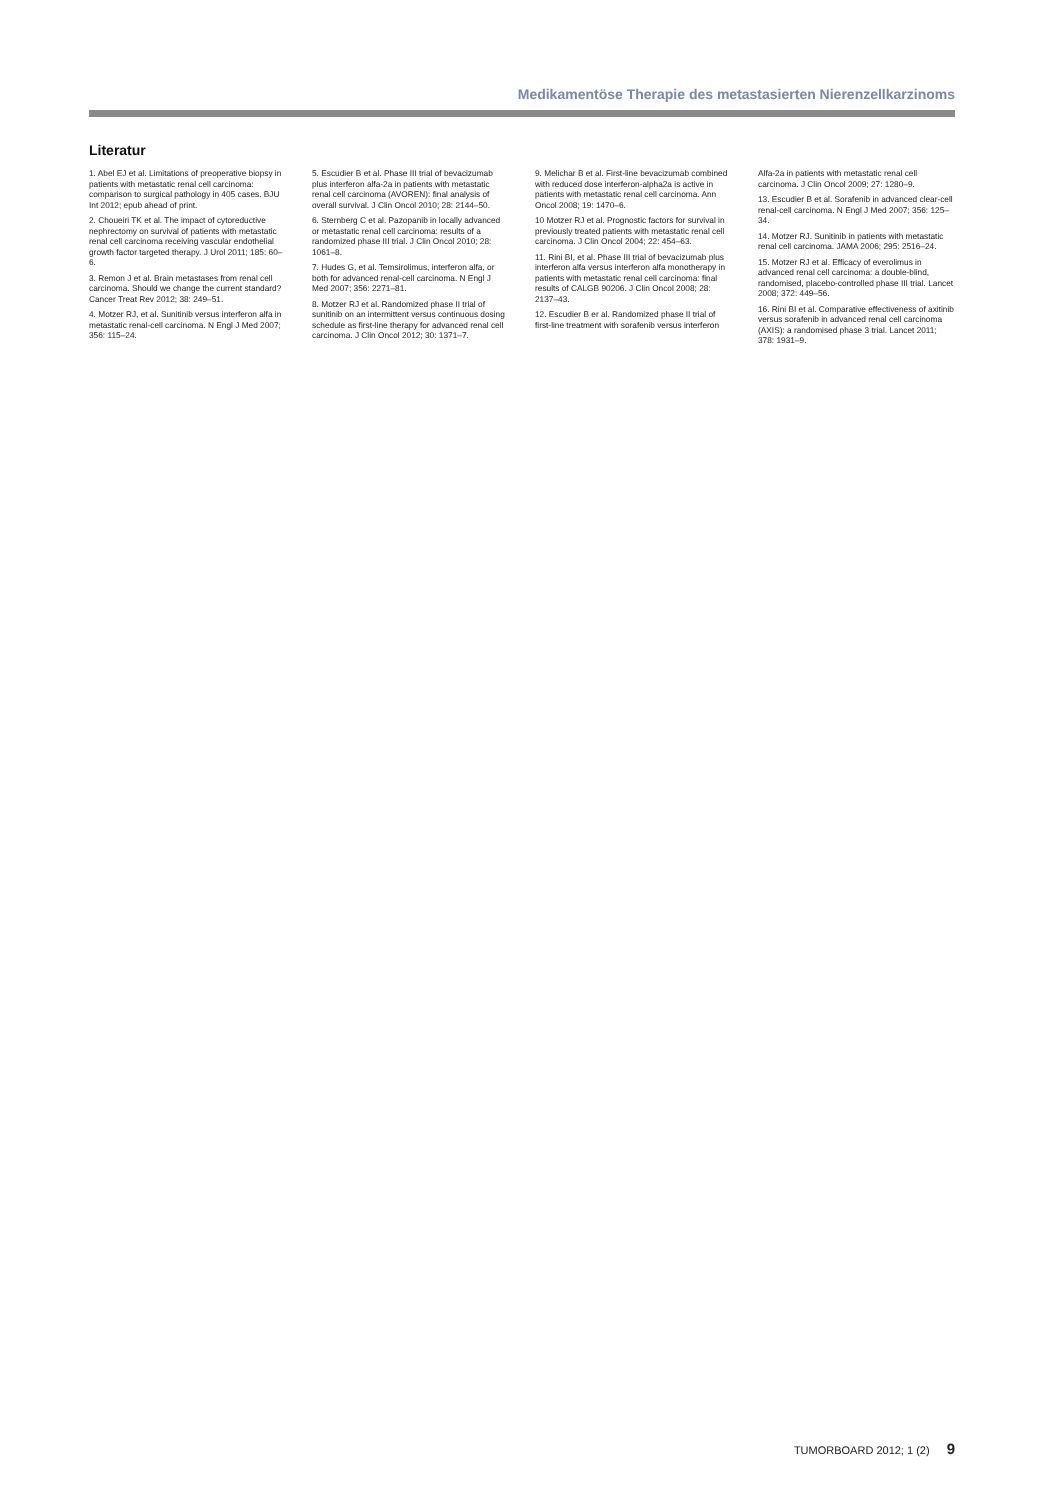Medikamentöse Therapie des metastasierten Nierenzellkarzinoms
Literatur
1. Abel EJ et al. Limitations of preoperative biopsy in patients with metastatic renal cell carcinoma: comparison to surgical pathology in 405 cases. BJU Int 2012; epub ahead of print.
2. Choueiri TK et al. The impact of cytoreductive nephrectomy on survival of patients with metastatic renal cell carcinoma receiving vascular endothelial growth factor targeted therapy. J Urol 2011; 185: 60–6.
3. Remon J et al. Brain metastases from renal cell carcinoma. Should we change the current standard? Cancer Treat Rev 2012; 38: 249–51.
4. Motzer RJ, et al. Sunitinib versus interferon alfa in metastatic renal-cell carcinoma. N Engl J Med 2007; 356: 115–24.
5. Escudier B et al. Phase III trial of bevacizumab plus interferon alfa-2a in patients with metastatic renal cell carcinoma (AVOREN): final analysis of overall survival. J Clin Oncol 2010; 28: 2144–50.
6. Sternberg C et al. Pazopanib in locally advanced or metastatic renal cell carcinoma: results of a randomized phase III trial. J Clin Oncol 2010; 28: 1061–8.
7. Hudes G, et al. Temsirolimus, interferon alfa, or both for advanced renal-cell carcinoma. N Engl J Med 2007; 356: 2271–81.
8. Motzer RJ et al. Randomized phase II trial of sunitinib on an intermittent versus continuous dosing schedule as first-line therapy for advanced renal cell carcinoma. J Clin Oncol 2012; 30: 1371–7.
9. Melichar B et al. First-line bevacizumab combined with reduced dose interferon-alpha2a is active in patients with metastatic renal cell carcinoma. Ann Oncol 2008; 19: 1470–6.
10 Motzer RJ et al. Prognostic factors for survival in previously treated patients with metastatic renal cell carcinoma. J Clin Oncol 2004; 22: 454–63.
11. Rini BI, et al. Phase III trial of bevacizumab plus interferon alfa versus interferon alfa monotherapy in patients with metastatic renal cell carcinoma: final results of CALGB 90206. J Clin Oncol 2008; 28: 2137–43.
12. Escudier B er al. Randomized phase II trial of first-line treatment with sorafenib versus interferon Alfa-2a in patients with metastatic renal cell carcinoma. J Clin Oncol 2009; 27: 1280–9.
13. Escudier B et al. Sorafenib in advanced clear-cell renal-cell carcinoma. N Engl J Med 2007; 356: 125–34.
14. Motzer RJ. Sunitinib in patients with metastatic renal cell carcinoma. JAMA 2006; 295: 2516–24.
15. Motzer RJ et al. Efficacy of everolimus in advanced renal cell carcinoma: a double-blind, randomised, placebo-controlled phase III trial. Lancet 2008; 372: 449–56.
16. Rini BI et al. Comparative effectiveness of axitinib versus sorafenib in advanced renal cell carcinoma (AXIS): a randomised phase 3 trial. Lancet 2011; 378: 1931–9.
TUMORBOARD 2012; 1 (2) 9